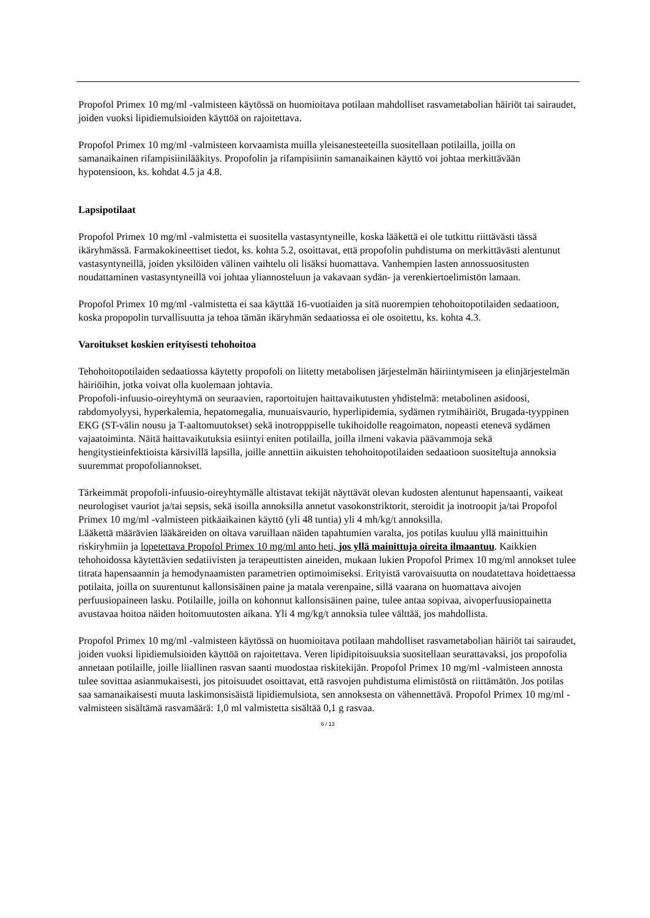Propofol Primex 10 mg/ml -valmisteen käytössä on huomioitava potilaan mahdolliset rasvametabolian häiriöt tai sairaudet, joiden vuoksi lipidiemulsioiden käyttöä on rajoitettava.
Propofol Primex 10 mg/ml -valmisteen korvaamista muilla yleisanesteeteilla suositellaan potilailla, joilla on samanaikainen rifampisiinilääkitys. Propofolin ja rifampisiinin samanaikainen käyttö voi johtaa merkittävään hypotensioon, ks. kohdat 4.5 ja 4.8.
Lapsipotilaat
Propofol Primex 10 mg/ml -valmistetta ei suositella vastasyntyneille, koska lääkettä ei ole tutkittu riittävästi tässä ikäryhmässä. Farmakokineettiset tiedot, ks. kohta 5.2, osoittavat, että propofolin puhdistuma on merkittävästi alentunut vastasyntyneillä, joiden yksilöiden välinen vaihtelu oli lisäksi huomattava. Vanhempien lasten annossuositusten noudattaminen vastasyntyneillä voi johtaa yliannosteluun ja vakavaan sydän- ja verenkiertoelimistön lamaan.
Propofol Primex 10 mg/ml -valmistetta ei saa käyttää 16-vuotiaiden ja sitä nuorempien tehohoitopotilaiden sedaatioon, koska propopolin turvallisuutta ja tehoa tämän ikäryhmän sedaatiossa ei ole osoitettu, ks. kohta 4.3.
Varoitukset koskien erityisesti tehohoitoa
Tehohoitopotilaiden sedaatiossa käytetty propofoli on liitetty metabolisen järjestelmän häiriintymiseen ja elinjärjestelmän häiriöihin, jotka voivat olla kuolemaan johtavia.
Propofoli-infuusio-oireyhtymä on seuraavien, raportoitujen haittavaikutusten yhdistelmä: metabolinen asidoosi, rabdomyolyysi, hyperkalemia, hepatomegalia, munuaisvaurio, hyperlipidemia, sydämen rytmihäiriöt, Brugada-tyyppinen EKG (ST-välin nousu ja T-aaltomuutokset) sekä inotropppiselle tukihoidolle reagoimaton, nopeasti etenevä sydämen vajaatoiminta. Näitä haittavaikutuksia esiintyi eniten potilailla, joilla ilmeni vakavia päävammoja sekä hengitystieinfektioista kärsivillä lapsilla, joille annettiin aikuisten tehohoitopotilaiden sedaatioon suositeltuja annoksia suuremmat propofoliannokset.
Tärkeimmät propofoli-infuusio-oireyhtymälle altistavat tekijät näyttävät olevan kudosten alentunut hapensaanti, vaikeat neurologiset vauriot ja/tai sepsis, sekä isoilla annoksilla annetut vasokonstriktorit, steroidit ja inotroopit ja/tai Propofol Primex 10 mg/ml -valmisteen pitkäaikainen käyttö (yli 48 tuntia) yli 4 mh/kg/t annoksilla.
Lääkettä määrävien lääkäreiden on oltava varuillaan näiden tapahtumien varalta, jos potilas kuuluu yllä mainittuihin riskiryhmiin ja lopetettava Propofol Primex 10 mg/ml anto heti, jos yllä mainittuja oireita ilmaantuu. Kaikkien tehohoidossa käytettävien sedatiivisten ja terapeuttisten aineiden, mukaan lukien Propofol Primex 10 mg/ml annokset tulee titrata hapensaannin ja hemodynaamisten parametrien optimoimiseksi. Erityistä varovaisuutta on noudatettava hoidettaessa potilaita, joilla on suurentunut kallonsisäinen paine ja matala verenpaine, sillä vaarana on huomattava aivojen perfuusiopaineen lasku. Potilaille, joilla on kohonnut kallonsisäinen paine, tulee antaa sopivaa, aivoperfuusiopainetta avustavaa hoitoa näiden hoitomuutosten aikana. Yli 4 mg/kg/t annoksia tulee välttää, jos mahdollista.
Propofol Primex 10 mg/ml -valmisteen käytössä on huomioitava potilaan mahdolliset rasvametabolian häiriöt tai sairaudet, joiden vuoksi lipidiemulsioiden käyttöä on rajoitettava. Veren lipidipitoisuuksia suositellaan seurattavaksi, jos propofolia annetaan potilaille, joille liiallinen rasvan saanti muodostaa riskitekijän. Propofol Primex 10 mg/ml -valmisteen annosta tulee sovittaa asianmukaisesti, jos pitoisuudet osoittavat, että rasvojen puhdistuma elimistöstä on riittämätön. Jos potilas saa samanaikaisesti muuta laskimonsisäistä lipidiemulsiota, sen annoksesta on vähennettävä. Propofol Primex 10 mg/ml -valmisteen sisältämä rasvamäärä: 1,0 ml valmistetta sisältää 0,1 g rasvaa.
6 / 13